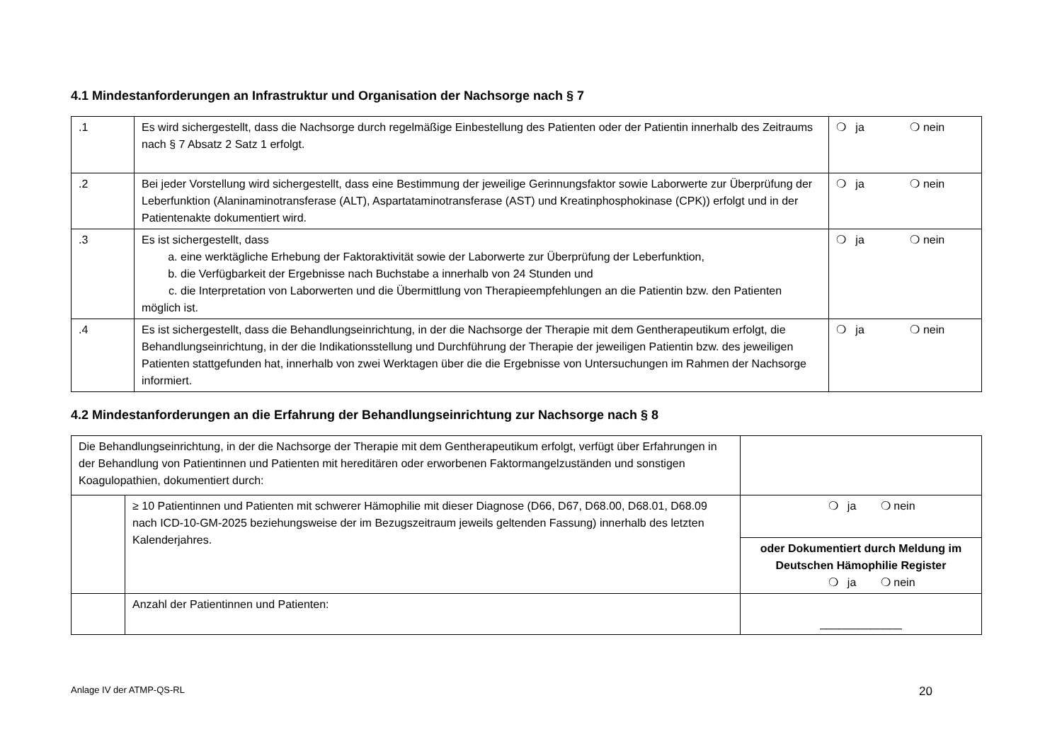4.1 Mindestanforderungen an Infrastruktur und Organisation der Nachsorge nach § 7
| .1 | Es wird sichergestellt, dass die Nachsorge durch regelmäßige Einbestellung des Patienten oder der Patientin innerhalb des Zeitraums nach § 7 Absatz 2 Satz 1 erfolgt. | ❍ ja ❍ nein |
| .2 | Bei jeder Vorstellung wird sichergestellt, dass eine Bestimmung der jeweilige Gerinnungsfaktor sowie Laborwerte zur Überprüfung der Leberfunktion (Alaninaminotransferase (ALT), Aspartataminotransferase (AST) und Kreatinphosphokinase (CPK)) erfolgt und in der Patientenakte dokumentiert wird. | ❍ ja ❍ nein |
| .3 | Es ist sichergestellt, dass a. eine werktägliche Erhebung der Faktoraktivität sowie der Laborwerte zur Überprüfung der Leberfunktion, b. die Verfügbarkeit der Ergebnisse nach Buchstabe a innerhalb von 24 Stunden und c. die Interpretation von Laborwerten und die Übermittlung von Therapieempfehlungen an die Patientin bzw. den Patienten möglich ist. | ❍ ja ❍ nein |
| .4 | Es ist sichergestellt, dass die Behandlungseinrichtung, in der die Nachsorge der Therapie mit dem Gentherapeutikum erfolgt, die Behandlungseinrichtung, in der die Indikationsstellung und Durchführung der Therapie der jeweiligen Patientin bzw. des jeweiligen Patienten stattgefunden hat, innerhalb von zwei Werktagen über die die Ergebnisse von Untersuchungen im Rahmen der Nachsorge informiert. | ❍ ja ❍ nein |
4.2 Mindestanforderungen an die Erfahrung der Behandlungseinrichtung zur Nachsorge nach § 8
| Die Behandlungseinrichtung, in der die Nachsorge der Therapie mit dem Gentherapeutikum erfolgt, verfügt über Erfahrungen in der Behandlung von Patientinnen und Patienten mit hereditären oder erworbenen Faktormangelzuständen und sonstigen Koagulopathien, dokumentiert durch: | | |
| | ≥ 10 Patientinnen und Patienten mit schwerer Hämophilie mit dieser Diagnose (D66, D67, D68.00, D68.01, D68.09 nach ICD-10-GM-2025 beziehungsweise der im Bezugszeitraum jeweils geltenden Fassung) innerhalb des letzten Kalenderjahres. | ❍ ja ❍ nein |
| | | oder Dokumentiert durch Meldung im Deutschen Hämophilie Register ❍ ja ❍ nein |
| | Anzahl der Patientinnen und Patienten: | _____________ |
Anlage IV der ATMP-QS-RL 20